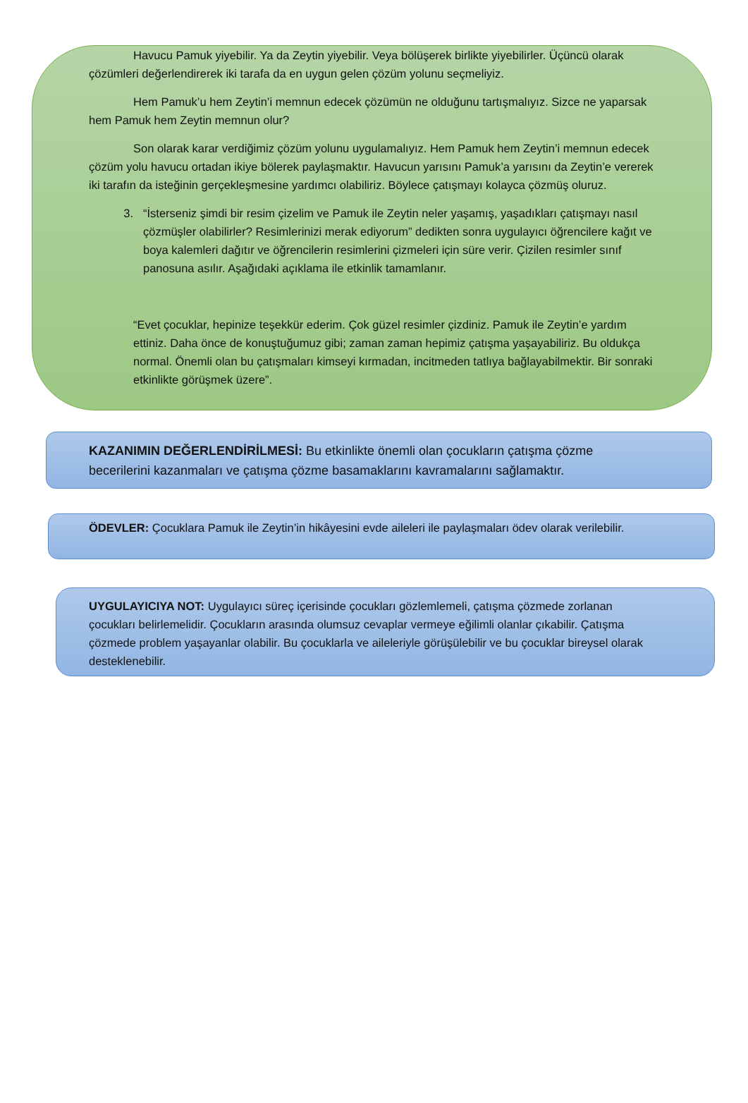Havucu Pamuk yiyebilir. Ya da Zeytin yiyebilir. Veya bölüşerek birlikte yiyebilirler. Üçüncü olarak çözümleri değerlendirerek iki tarafa da en uygun gelen çözüm yolunu seçmeliyiz.
Hem Pamuk’u hem Zeytin’i memnun edecek çözümün ne olduğunu tartışmalıyız. Sizce ne yaparsak hem Pamuk hem Zeytin memnun olur?
Son olarak karar verdiğimiz çözüm yolunu uygulamalıyız. Hem Pamuk hem Zeytin’i memnun edecek çözüm yolu havucu ortadan ikiye bölerek paylaşmaktır. Havucun yarısını Pamuk’a yarısını da Zeytin’e vererek iki tarafın da isteğinin gerçekleşmesine yardımcı olabiliriz. Böylece çatışmayı kolayca çözmüş oluruz.
3. “İsterseniz şimdi bir resim çizelim ve Pamuk ile Zeytin neler yaşamış, yaşadıkları çatışmayı nasıl çözmüşler olabilirler? Resimlerinizi merak ediyorum” dedikten sonra uygulayıcı öğrencilere kağıt ve boya kalemleri dağıtır ve öğrencilerin resimlerini çizmeleri için süre verir. Çizilen resimler sınıf panosuna asılır. Aşağıdaki açıklama ile etkinlik tamamlanır.
“Evet çocuklar, hepinize teşekkür ederim. Çok güzel resimler çizdiniz. Pamuk ile Zeytin’e yardım ettiniz. Daha önce de konuştuğumuz gibi; zaman zaman hepimiz çatışma yaşayabiliriz. Bu oldukça normal. Önemli olan bu çatışmaları kimseyi kırmadan, incitmeden tatlıya bağlayabilmektir. Bir sonraki etkinlikte görüşmek üzere”.
KAZANIMIN DEĞERLENDİRİLMESİ: Bu etkinlikte önemli olan çocukların çatışma çözme becerilerini kazanmaları ve çatışma çözme basamaklarını kavramalarını sağlamaktır.
ÖDEVLER: Çocuklara Pamuk ile Zeytin’in hikâyesini evde aileleri ile paylaşmaları ödev olarak verilebilir.
UYGULAYICIYA NOT: Uygulayıcı süreç içerisinde çocukları gözlemlemeli, çatışma çözmede zorlanan çocukları belirlemelidir. Çocukların arasında olumsuz cevaplar vermeye eğilimli olanlar çıkabilir. Çatışma çözmede problem yaşayanlar olabilir. Bu çocuklarla ve aileleriyle görüşülebilir ve bu çocuklar bireysel olarak desteklenebilir.